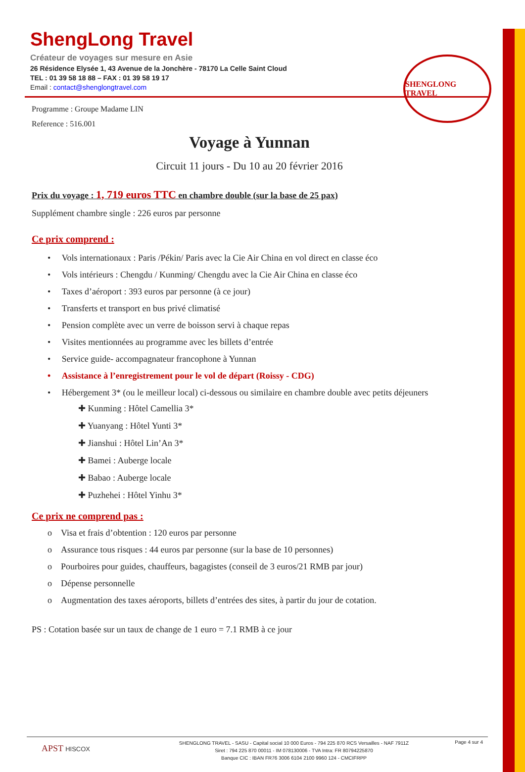ShengLong Travel
Créateur de voyages sur mesure en Asie
26 Résidence Elysée 1, 43 Avenue de la Jonchère - 78170 La Celle Saint Cloud
TEL : 01 39 58 18 88 – FAX : 01 39 58 19 17
Email : contact@shenglongtravel.com
SHENGLONG TRAVEL
Programme : Groupe Madame LIN
Reference : 516.001
Voyage à Yunnan
Circuit 11 jours - Du 10 au 20 février 2016
Prix du voyage : 1, 719 euros TTC en chambre double (sur la base de 25 pax)
Supplément chambre single : 226 euros par personne
Ce prix comprend :
• Vols internationaux : Paris /Pékin/ Paris avec la Cie Air China en vol direct en classe éco
• Vols intérieurs : Chengdu / Kunming/ Chengdu avec la Cie Air China en classe éco
• Taxes d’aéroport : 393 euros par personne (à ce jour)
• Transferts et transport en bus privé climatisé
• Pension complète avec un verre de boisson servi à chaque repas
• Visites mentionnées au programme avec les billets d’entrée
• Service guide- accompagnateur francophone à Yunnan
• Assistance à l’enregistrement pour le vol de départ (Roissy - CDG)
• Hébergement 3* (ou le meilleur local) ci-dessous ou similaire en chambre double avec petits déjeuners
✚ Kunming : Hôtel Camellia 3*
✚ Yuanyang : Hôtel Yunti 3*
✚ Jianshui : Hôtel Lin’An 3*
✚ Bamei : Auberge locale
✚ Babao : Auberge locale
✚ Puzhehei : Hôtel Yinhu 3*
Ce prix ne comprend pas :
o Visa et frais d’obtention : 120 euros par personne
o Assurance tous risques : 44 euros par personne (sur la base de 10 personnes)
o Pourboires pour guides, chauffeurs, bagagistes (conseil de 3 euros/21 RMB par jour)
o Dépense personnelle
o Augmentation des taxes aéroports, billets d’entrées des sites, à partir du jour de cotation.
PS : Cotation basée sur un taux de change de 1 euro = 7.1 RMB à ce jour
APST HISCOX
SHENGLONG TRAVEL - SASU - Capital social 10 000 Euros - 794 225 870 RCS Versailles - NAF 7911Z
Siret : 794 225 870 00011 - IM 078130006 - TVA Intra: FR 80794225870
Banque CIC : IBAN FR76 3006 6104 2100 9960 124 - CMCIFRPP
Page 4 sur 4